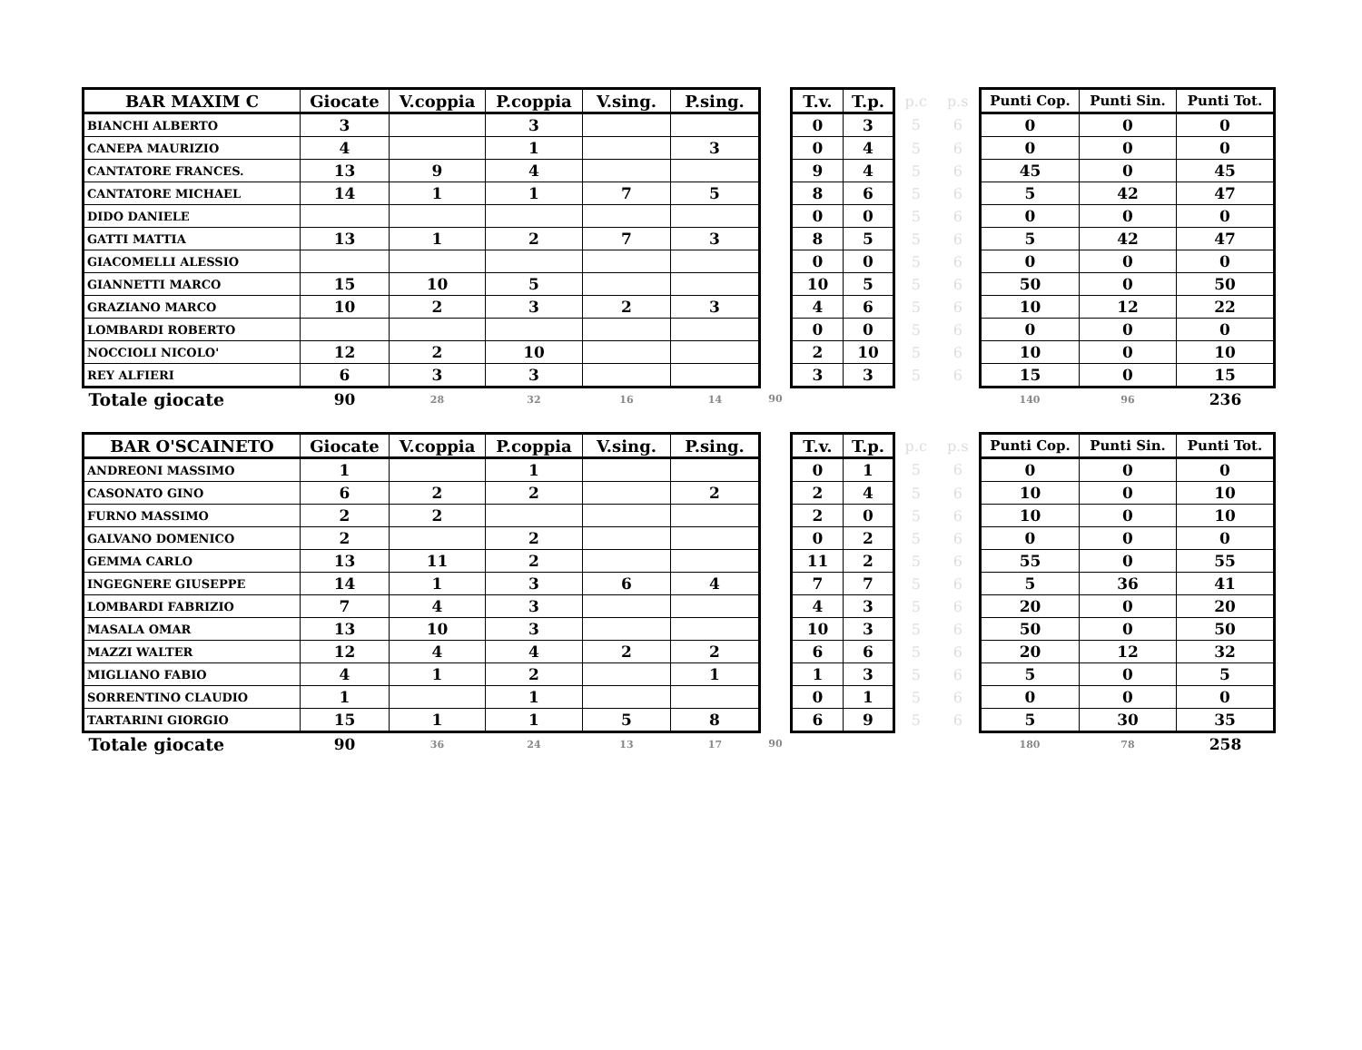| BAR MAXIM C | Giocate | V.coppia | P.coppia | V.sing. | P.sing. | | T.v. | T.p. | p.c | p.s | Punti Cop. | Punti Sin. | Punti Tot. |
| --- | --- | --- | --- | --- | --- | --- | --- | --- | --- | --- | --- | --- | --- |
| BIANCHI ALBERTO | 3 | | 3 | | | | 0 | 3 | 5 | 6 | 0 | 0 | 0 |
| CANEPA MAURIZIO | 4 | | 1 | | 3 | | 0 | 4 | 5 | 6 | 0 | 0 | 0 |
| CANTATORE FRANCES. | 13 | 9 | 4 | | | | 9 | 4 | 5 | 6 | 45 | 0 | 45 |
| CANTATORE MICHAEL | 14 | 1 | 1 | 7 | 5 | | 8 | 6 | 5 | 6 | 5 | 42 | 47 |
| DIDO DANIELE | | | | | | | 0 | 0 | 5 | 6 | 0 | 0 | 0 |
| GATTI MATTIA | 13 | 1 | 2 | 7 | 3 | | 8 | 5 | 5 | 6 | 5 | 42 | 47 |
| GIACOMELLI ALESSIO | | | | | | | 0 | 0 | 5 | 6 | 0 | 0 | 0 |
| GIANNETTI MARCO | 15 | 10 | 5 | | | | 10 | 5 | 5 | 6 | 50 | 0 | 50 |
| GRAZIANO MARCO | 10 | 2 | 3 | 2 | 3 | | 4 | 6 | 5 | 6 | 10 | 12 | 22 |
| LOMBARDI ROBERTO | | | | | | | 0 | 0 | 5 | 6 | 0 | 0 | 0 |
| NOCCIOLI NICOLO' | 12 | 2 | 10 | | | | 2 | 10 | 5 | 6 | 10 | 0 | 10 |
| REY ALFIERI | 6 | 3 | 3 | | | | 3 | 3 | 5 | 6 | 15 | 0 | 15 |
| Totale giocate | 90 | 28 | 32 | 16 | 14 | 90 | | | | | 140 | 96 | 236 |
| BAR O'SCAINETO | Giocate | V.coppia | P.coppia | V.sing. | P.sing. | | T.v. | T.p. | p.c | p.s | Punti Cop. | Punti Sin. | Punti Tot. |
| --- | --- | --- | --- | --- | --- | --- | --- | --- | --- | --- | --- | --- | --- |
| ANDREONI MASSIMO | 1 | | 1 | | | | 0 | 1 | 5 | 6 | 0 | 0 | 0 |
| CASONATO GINO | 6 | 2 | 2 | | 2 | | 2 | 4 | 5 | 6 | 10 | 0 | 10 |
| FURNO MASSIMO | 2 | 2 | | | | | 2 | 0 | 5 | 6 | 10 | 0 | 10 |
| GALVANO DOMENICO | 2 | | 2 | | | | 0 | 2 | 5 | 6 | 0 | 0 | 0 |
| GEMMA CARLO | 13 | 11 | 2 | | | | 11 | 2 | 5 | 6 | 55 | 0 | 55 |
| INGEGNERE GIUSEPPE | 14 | 1 | 3 | 6 | 4 | | 7 | 7 | 5 | 6 | 5 | 36 | 41 |
| LOMBARDI FABRIZIO | 7 | 4 | 3 | | | | 4 | 3 | 5 | 6 | 20 | 0 | 20 |
| MASALA OMAR | 13 | 10 | 3 | | | | 10 | 3 | 5 | 6 | 50 | 0 | 50 |
| MAZZI WALTER | 12 | 4 | 4 | 2 | 2 | | 6 | 6 | 5 | 6 | 20 | 12 | 32 |
| MIGLIANO FABIO | 4 | 1 | 2 | | 1 | | 1 | 3 | 5 | 6 | 5 | 0 | 5 |
| SORRENTINO CLAUDIO | 1 | | 1 | | | | 0 | 1 | 5 | 6 | 0 | 0 | 0 |
| TARTARINI GIORGIO | 15 | 1 | 1 | 5 | 8 | | 6 | 9 | 5 | 6 | 5 | 30 | 35 |
| Totale giocate | 90 | 36 | 24 | 13 | 17 | 90 | | | | | 180 | 78 | 258 |